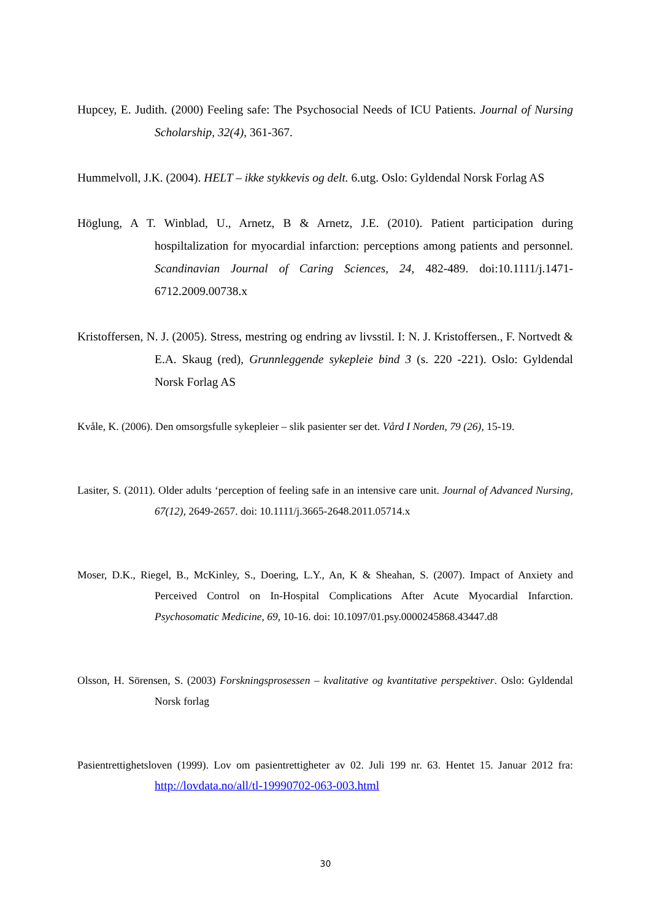Hupcey, E. Judith. (2000) Feeling safe: The Psychosocial Needs of ICU Patients. Journal of Nursing Scholarship, 32(4), 361-367.
Hummelvoll, J.K. (2004). HELT – ikke stykkevis og delt. 6.utg. Oslo: Gyldendal Norsk Forlag AS
Höglung, A T. Winblad, U., Arnetz, B & Arnetz, J.E. (2010). Patient participation during hospiltalization for myocardial infarction: perceptions among patients and personnel. Scandinavian Journal of Caring Sciences, 24, 482-489. doi:10.1111/j.1471-6712.2009.00738.x
Kristoffersen, N. J. (2005). Stress, mestring og endring av livsstil. I: N. J. Kristoffersen., F. Nortvedt & E.A. Skaug (red), Grunnleggende sykepleie bind 3 (s. 220 -221). Oslo: Gyldendal Norsk Forlag AS
Kvåle, K. (2006). Den omsorgsfulle sykepleier – slik pasienter ser det. Vård I Norden, 79 (26), 15-19.
Lasiter, S. (2011). Older adults ‘perception of feeling safe in an intensive care unit. Journal of Advanced Nursing, 67(12), 2649-2657. doi: 10.1111/j.3665-2648.2011.05714.x
Moser, D.K., Riegel, B., McKinley, S., Doering, L.Y., An, K & Sheahan, S. (2007). Impact of Anxiety and Perceived Control on In-Hospital Complications After Acute Myocardial Infarction. Psychosomatic Medicine, 69, 10-16. doi: 10.1097/01.psy.0000245868.43447.d8
Olsson, H. Sörensen, S. (2003) Forskningsprosessen – kvalitative og kvantitative perspektiver. Oslo: Gyldendal Norsk forlag
Pasientrettighetsloven (1999). Lov om pasientrettigheter av 02. Juli 199 nr. 63. Hentet 15. Januar 2012 fra: http://lovdata.no/all/tl-19990702-063-003.html
30